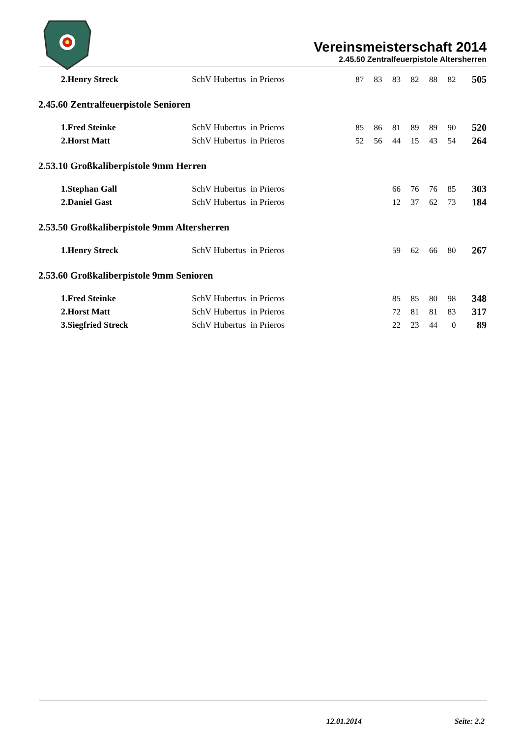Vereinsmeisterschaft 2014
2.45.50 Zentralfeuerpistole Altersherren
| 2.Henry Streck | SchV Hubertus in Prieros | 87 | 83 | 83 | 82 | 88 | 82 | 505 |
2.45.60 Zentralfeuerpistole Senioren
| 1.Fred Steinke | SchV Hubertus in Prieros | 85 | 86 | 81 | 89 | 89 | 90 | 520 |
| 2.Horst Matt | SchV Hubertus in Prieros | 52 | 56 | 44 | 15 | 43 | 54 | 264 |
2.53.10 Großkaliberpistole 9mm Herren
| 1.Stephan Gall | SchV Hubertus in Prieros | | | 66 | 76 | 76 | 85 | 303 |
| 2.Daniel Gast | SchV Hubertus in Prieros | | | 12 | 37 | 62 | 73 | 184 |
2.53.50 Großkaliberpistole 9mm Altersherren
| 1.Henry Streck | SchV Hubertus in Prieros | | | 59 | 62 | 66 | 80 | 267 |
2.53.60 Großkaliberpistole 9mm Senioren
| 1.Fred Steinke | SchV Hubertus in Prieros | | | 85 | 85 | 80 | 98 | 348 |
| 2.Horst Matt | SchV Hubertus in Prieros | | | 72 | 81 | 81 | 83 | 317 |
| 3.Siegfried Streck | SchV Hubertus in Prieros | | | 22 | 23 | 44 | 0 | 89 |
12.01.2014 Seite: 2.2